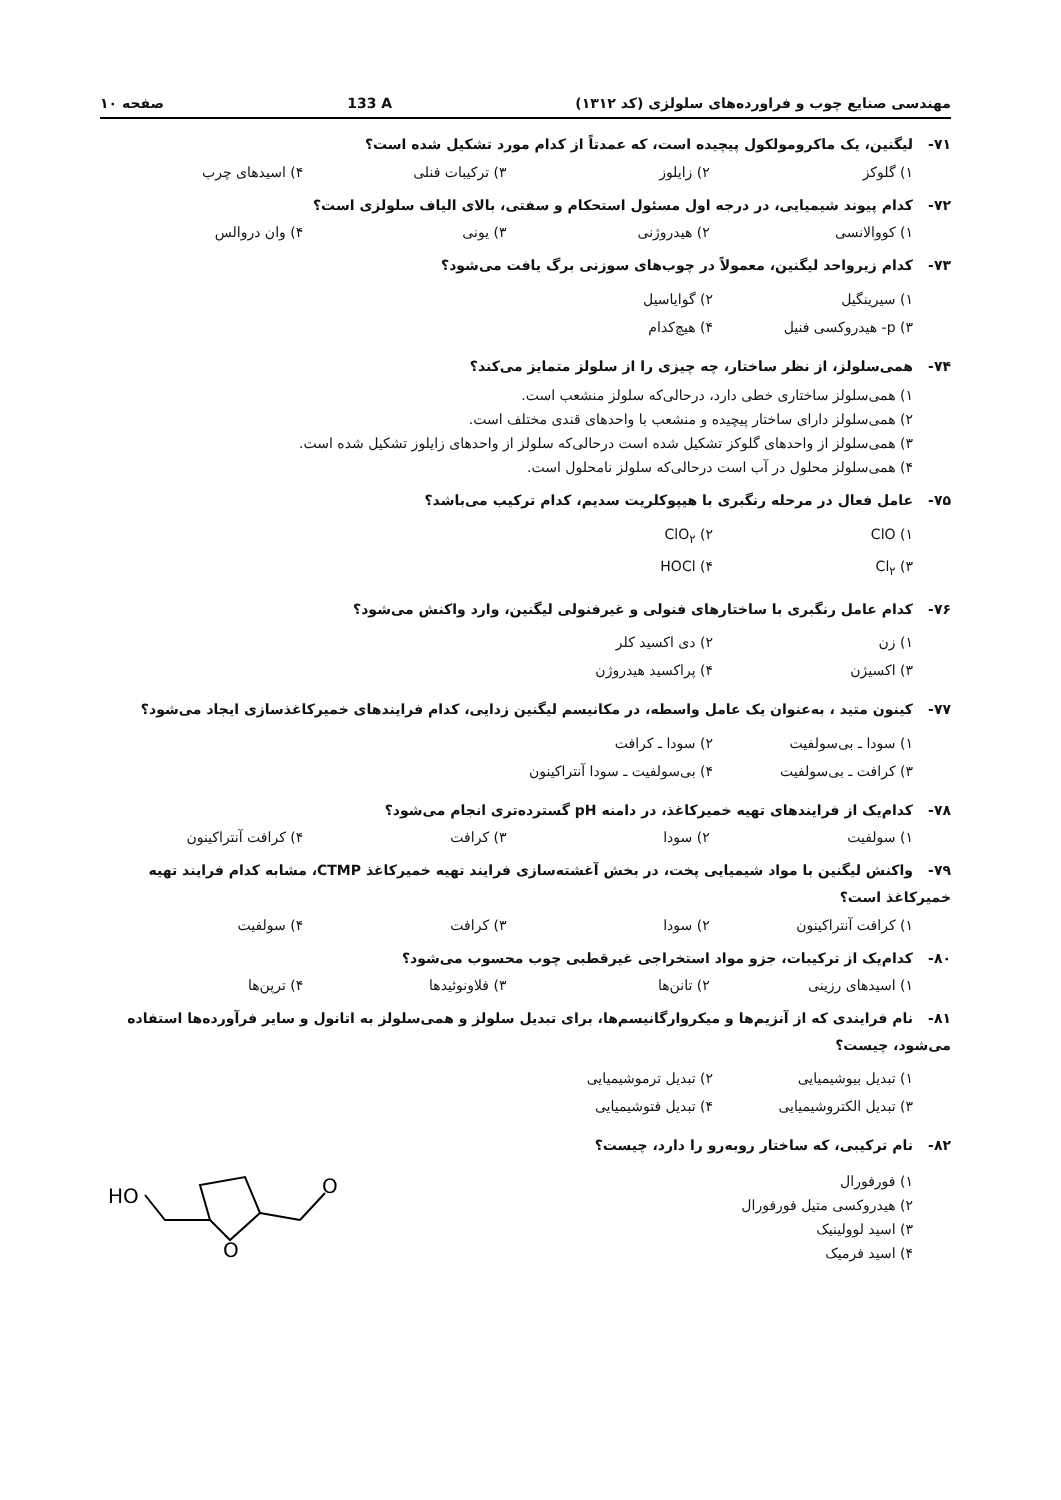مهندسی صنایع چوب و فراورده‌های سلولزی (کد ۱۳۱۲) 133 A صفحه ۱۰
۷۱- لیگنین، یک ماکرومولکول پیچیده است، که عمدتاً از کدام مورد تشکیل شده است؟
۱) گلوکز ۲) زایلوز ۳) ترکیبات فنلی ۴) اسیدهای چرب
۷۲- کدام پیوند شیمیایی، در درجه اول مسئول استحکام و سفتی، بالای الیاف سلولزی است؟
۱) کووالانسی ۲) هیدروژنی ۳) یونی ۴) وان دروالس
۷۳- کدام زیرواحد لیگنین، معمولاً در چوب‌های سوزنی برگ یافت می‌شود؟
۱) سیرینگیل ۲) گوایاسیل ۳) p- هیدروکسی فنیل ۴) هیچ‌کدام
۷۴- همی‌سلولز، از نظر ساختار، چه چیزی را از سلولز متمایز می‌کند؟
۱) همی‌سلولز ساختاری خطی دارد، درحالی‌که سلولز منشعب است.
۲) همی‌سلولز دارای ساختار پیچیده و منشعب با واحدهای قندی مختلف است.
۳) همی‌سلولز از واحدهای گلوکز تشکیل شده است درحالی‌که سلولز از واحدهای زایلوز تشکیل شده است.
۴) همی‌سلولز محلول در آب است درحالی‌که سلولز نامحلول است.
۷۵- عامل فعال در مرحله رنگبری با هیپوکلریت سدیم، کدام ترکیب می‌باشد؟
۱) ClO ۲) ClO<sub>۲</sub> ۳) Cl<sub>۲</sub> ۴) HOCl
۷۶- کدام عامل رنگبری با ساختارهای فنولی و غیرفنولی لیگنین، وارد واکنش می‌شود؟
۱) زن ۲) دی اکسید کلر ۳) اکسیژن ۴) پراکسید هیدروژن
۷۷- کینون متید ، به‌عنوان یک عامل واسطه، در مکانیسم لیگنین زدایی، کدام فرایندهای خمیرکاغذسازی ایجاد می‌شود؟
۱) سودا ـ بی‌سولفیت ۲) سودا ـ کرافت ۳) کرافت ـ بی‌سولفیت ۴) بی‌سولفیت ـ سودا آنتراکینون
۷۸- کدام‌یک از فرایندهای تهیه خمیرکاغذ، در دامنه pH گسترده‌تری انجام می‌شود؟
۱) سولفیت ۲) سودا ۳) کرافت ۴) کرافت آنتراکینون
۷۹- واکنش لیگنین با مواد شیمیایی پخت، در بخش آغشته‌سازی فرایند تهیه خمیرکاغذ CTMP، مشابه کدام فرایند تهیه خمیرکاغذ است؟
۱) کرافت آنتراکینون ۲) سودا ۳) کرافت ۴) سولفیت
۸۰- کدام‌یک از ترکیبات، جزو مواد استخراجی غیرقطبی چوب محسوب می‌شود؟
۱) اسیدهای رزینی ۲) تانن‌ها ۳) فلاونوئیدها ۴) ترپن‌ها
۸۱- نام فرایندی که از آنزیم‌ها و میکروارگانیسم‌ها، برای تبدیل سلولز و همی‌سلولز به اتانول و سایر فرآورده‌ها استفاده می‌شود، چیست؟
۱) تبدیل بیوشیمیایی ۲) تبدیل ترموشیمیایی ۳) تبدیل الکتروشیمیایی ۴) تبدیل فتوشیمیایی
۸۲- نام ترکیبی، که ساختار روبه‌رو را دارد، چیست؟
۱) فورفورال
۲) هیدروکسی متیل فورفورال
۳) اسید لوولینیک
۴) اسید فرمیک
HO
O
O